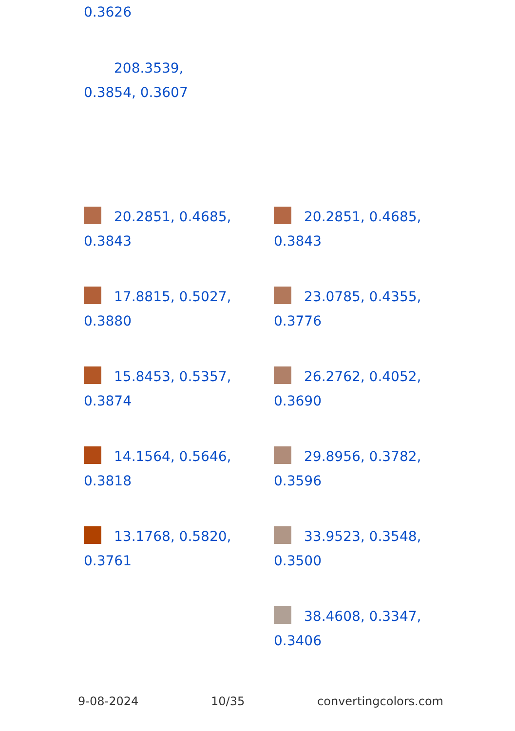0.3626
208.3539, 0.3854, 0.3607
20.2851, 0.4685, 0.3843
20.2851, 0.4685, 0.3843
17.8815, 0.5027, 0.3880
23.0785, 0.4355, 0.3776
15.8453, 0.5357, 0.3874
26.2762, 0.4052, 0.3690
14.1564, 0.5646, 0.3818
29.8956, 0.3782, 0.3596
13.1768, 0.5820, 0.3761
33.9523, 0.3548, 0.3500
38.4608, 0.3347, 0.3406
9-08-2024 10/35 convertingcolors.com